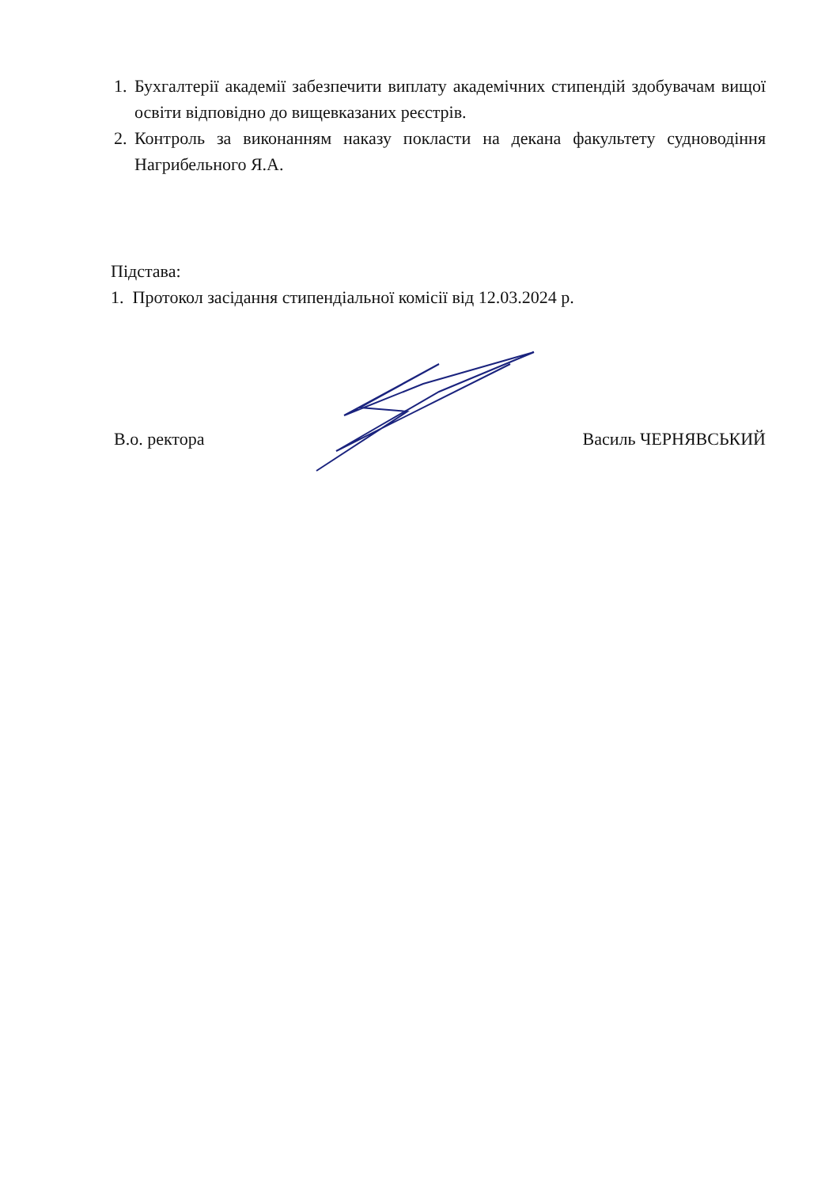1. Бухгалтерії академії забезпечити виплату академічних стипендій здобувачам вищої освіти відповідно до вищевказаних реєстрів.
2. Контроль за виконанням наказу покласти на декана факультету судноводіння Нагрибельного Я.А.
Підстава:
1. Протокол засідання стипендіальної комісії від 12.03.2024 р.
В.о. ректора Василь ЧЕРНЯВСЬКИЙ